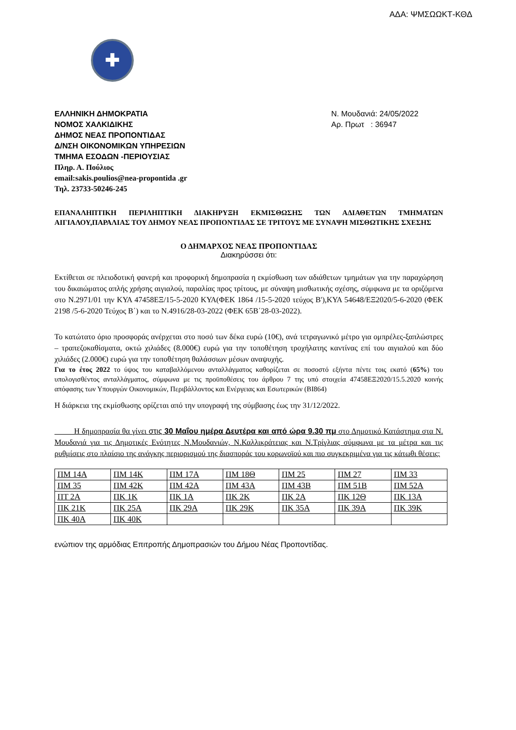ΑΔΑ: ΨΜΣΩΩΚΤ-ΚΘΔ
✚
ΕΛΛΗΝΙΚΗ ΔΗΜΟΚΡΑΤΙΑ
ΝΟΜΟΣ ΧΑΛΚΙΔΙΚΗΣ
ΔΗΜΟΣ ΝΕΑΣ ΠΡΟΠΟΝΤΙΔΑΣ
Δ/ΝΣΗ ΟΙΚΟΝΟΜΙΚΩΝ ΥΠΗΡΕΣΙΩΝ
ΤΜΗΜΑ ΕΣΟΔΩΝ -ΠΕΡΙΟΥΣΙΑΣ
Πληρ. Α. Πούλιος
email:sakis.poulios@nea-propontida .gr
Τηλ. 23733-50246-245
Ν. Μουδανιά: 24/05/2022
Αρ. Πρωτ : 36947
ΕΠΑΝΑΛΗΠΤΙΚΗ ΠΕΡΙΛΗΠΤΙΚΗ ΔΙΑΚΗΡΥΞΗ ΕΚΜΙΣΘΩΣΗΣ ΤΩΝ ΑΔΙΑΘΕΤΩΝ ΤΜΗΜΑΤΩΝ ΑΙΓΙΑΛΟΥ,ΠΑΡΑΛΙΑΣ ΤΟΥ ΔΗΜΟΥ ΝΕΑΣ ΠΡΟΠΟΝΤΙΔΑΣ ΣΕ ΤΡΙΤΟΥΣ ΜΕ ΣΥΝΑΨΗ ΜΙΣΘΩΤΙΚΗΣ ΣΧΕΣΗΣ
Ο ΔΗΜΑΡΧΟΣ ΝΕΑΣ ΠΡΟΠΟΝΤΙΔΑΣ
Διακηρύσσει ότι:
Εκτίθεται σε πλειοδοτική φανερή και προφορική δημοπρασία η εκμίσθωση των αδιάθετων τμημάτων για την παραχώρηση του δικαιώματος απλής χρήσης αιγιαλού, παραλίας προς τρίτους, με σύναψη μισθωτικής σχέσης, σύμφωνα με τα οριζόμενα στο Ν.2971/01 την ΚΥΑ 47458ΕΞ/15-5-2020 ΚΥΑ(ΦΕΚ 1864 /15-5-2020 τεύχος Β'),ΚΥΑ 54648/ΕΞ2020/5-6-2020 (ΦΕΚ 2198 /5-6-2020 Τεύχος Β΄) και το Ν.4916/28-03-2022 (ΦΕΚ 65Β΄28-03-2022).
Το κατώτατο όριο προσφοράς ανέρχεται στο ποσό των δέκα ευρώ (10€), ανά τετραγωνικό μέτρο για ομπρέλες-ξαπλώστρες – τραπεζοκαθίσματα, οκτώ χιλιάδες (8.000€) ευρώ για την τοποθέτηση τροχήλατης καντίνας επί του αιγιαλού και δύο χιλιάδες (2.000€) ευρώ για την τοποθέτηση θαλάσσιων μέσων αναψυχής.
Για το έτος 2022 το ύψος του καταβαλλόμενου ανταλλάγματος καθορίζεται σε ποσοστό εξήντα πέντε τοις εκατό (65%) του υπολογισθέντος ανταλλάγματος, σύμφωνα με τις προϋποθέσεις του άρθρου 7 της υπό στοιχεία 47458ΕΞ2020/15.5.2020 κοινής απόφασης των Υπουργών Οικονομικών, Περιβάλλοντος και Ενέργειας και Εσωτερικών (ΒΙ864)
Η διάρκεια της εκμίσθωσης ορίζεται από την υπογραφή της σύμβασης έως την 31/12/2022.
Η δημοπρασία θα γίνει στις 30 Μαΐου ημέρα Δευτέρα και από ώρα 9.30 πμ στο Δημοτικό Κατάστημα στα Ν. Μουδανιά για τις Δημοτικές Ενότητες Ν.Μουδανιών, Ν.Καλλικράτειας και Ν.Τρίγλιας σύμφωνα με τα μέτρα και τις ρυθμίσεις στο πλαίσιο της ανάγκης περιορισμού της διασποράς του κορωνοϊού και πιο συγκεκριμένα για τις κάτωθι θέσεις:
| ΠΜ 14Α | ΠΜ 14Κ | ΠΜ 17Α | ΠΜ 18Θ | ΠΜ 25 | ΠΜ 27 | ΠΜ 33 |
| ΠΜ 35 | ΠΜ 42Κ | ΠΜ 42Α | ΠΜ 43Α | ΠΜ 43Β | ΠΜ 51Β | ΠΜ 52Α |
| ΠΤ 2Α | ΠΚ 1Κ | ΠΚ 1Α | ΠΚ 2Κ | ΠΚ 2Α | ΠΚ 12Θ | ΠΚ 13Α |
| ΠΚ 21Κ | ΠΚ 25Α | ΠΚ 29Α | ΠΚ 29Κ | ΠΚ 35Α | ΠΚ 39Α | ΠΚ 39Κ |
| ΠΚ 40Α | ΠΚ 40Κ | | | | | |
ενώπιον της αρμόδιας Επιτροπής Δημοπρασιών του Δήμου Νέας Προποντίδας.